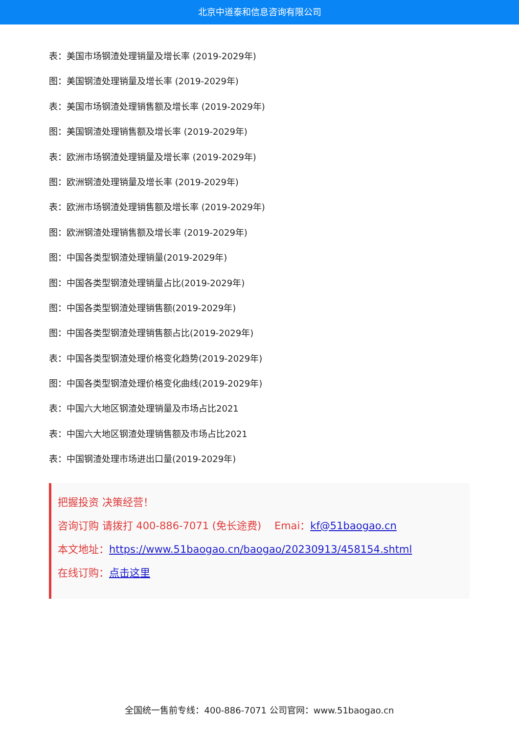北京中道泰和信息咨询有限公司
表：美国市场钢渣处理销量及增长率 (2019-2029年)
图：美国钢渣处理销量及增长率 (2019-2029年)
表：美国市场钢渣处理销售额及增长率 (2019-2029年)
图：美国钢渣处理销售额及增长率 (2019-2029年)
表：欧洲市场钢渣处理销量及增长率 (2019-2029年)
图：欧洲钢渣处理销量及增长率 (2019-2029年)
表：欧洲市场钢渣处理销售额及增长率 (2019-2029年)
图：欧洲钢渣处理销售额及增长率 (2019-2029年)
图：中国各类型钢渣处理销量(2019-2029年)
图：中国各类型钢渣处理销量占比(2019-2029年)
图：中国各类型钢渣处理销售额(2019-2029年)
图：中国各类型钢渣处理销售额占比(2019-2029年)
表：中国各类型钢渣处理价格变化趋势(2019-2029年)
图：中国各类型钢渣处理价格变化曲线(2019-2029年)
表：中国六大地区钢渣处理销量及市场占比2021
表：中国六大地区钢渣处理销售额及市场占比2021
表：中国钢渣处理市场进出口量(2019-2029年)
把握投资 决策经营！
咨询订购 请拨打 400-886-7071 (免长途费) Emai：kf@51baogao.cn
本文地址：https://www.51baogao.cn/baogao/20230913/458154.shtml
在线订购：点击这里
全国统一售前专线：400-886-7071 公司官网：www.51baogao.cn